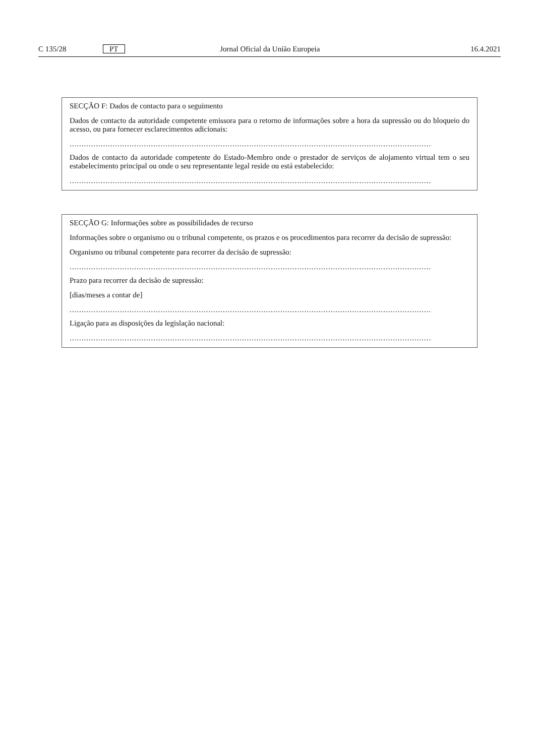C 135/28 PT Jornal Oficial da União Europeia 16.4.2021
SECÇÃO F: Dados de contacto para o seguimento
Dados de contacto da autoridade competente emissora para o retorno de informações sobre a hora da supressão ou do bloqueio do acesso, ou para fornecer esclarecimentos adicionais:
.......................................................................................................................................................
Dados de contacto da autoridade competente do Estado-Membro onde o prestador de serviços de alojamento virtual tem o seu estabelecimento principal ou onde o seu representante legal reside ou está estabelecido:
.......................................................................................................................................................
SECÇÃO G: Informações sobre as possibilidades de recurso
Informações sobre o organismo ou o tribunal competente, os prazos e os procedimentos para recorrer da decisão de supressão:
Organismo ou tribunal competente para recorrer da decisão de supressão:
.......................................................................................................................................................
Prazo para recorrer da decisão de supressão:
[dias/meses a contar de]
.......................................................................................................................................................
Ligação para as disposições da legislação nacional:
.......................................................................................................................................................